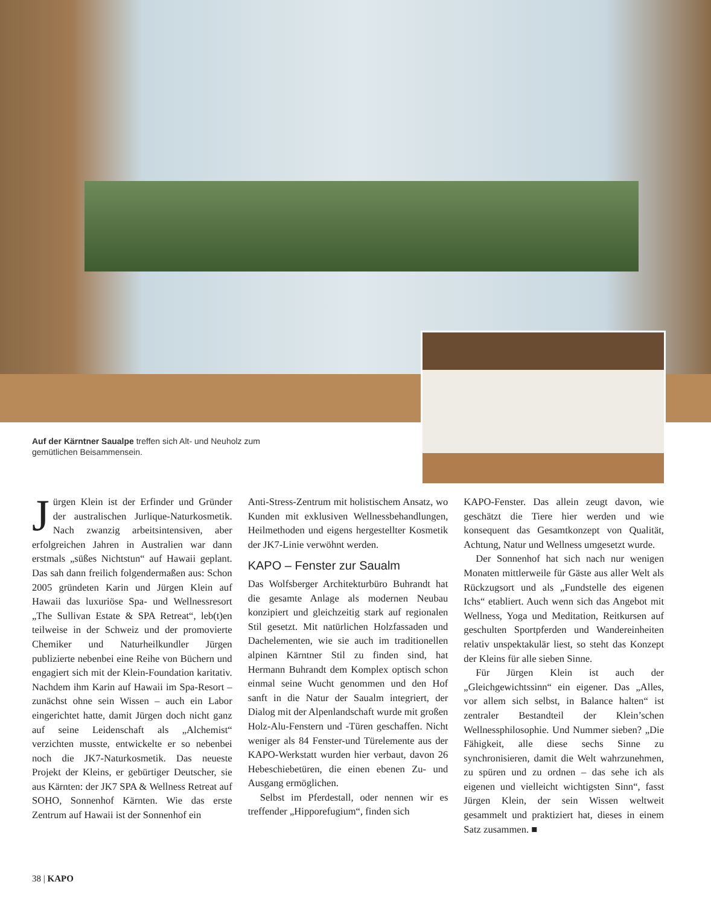Auf der Kärntner Saualpe treffen sich Alt- und Neuholz zum gemütlichen Beisammensein.
Jürgen Klein ist der Erfinder und Gründer der australischen Jurlique-Naturkosmetik. Nach zwanzig arbeitsintensiven, aber erfolgreichen Jahren in Australien war dann erstmals „süßes Nichtstun“ auf Hawaii geplant. Das sah dann freilich folgendermaßen aus: Schon 2005 gründeten Karin und Jürgen Klein auf Hawaii das luxuriöse Spa- und Wellnessresort „The Sullivan Estate & SPA Retreat“, leb(t)en teilweise in der Schweiz und der promovierte Chemiker und Naturheilkundler Jürgen publizierte nebenbei eine Reihe von Büchern und engagiert sich mit der Klein-Foundation karitativ. Nachdem ihm Karin auf Hawaii im Spa-Resort – zunächst ohne sein Wissen – auch ein Labor eingerichtet hatte, damit Jürgen doch nicht ganz auf seine Leidenschaft als „Alchemist“ verzichten musste, entwickelte er so nebenbei noch die JK7-Naturkosmetik. Das neueste Projekt der Kleins, er gebürtiger Deutscher, sie aus Kärnten: der JK7 SPA & Wellness Retreat auf SOHO, Sonnenhof Kärnten. Wie das erste Zentrum auf Hawaii ist der Sonnenhof ein
Anti-Stress-Zentrum mit holistischem Ansatz, wo Kunden mit exklusiven Wellnessbehandlungen, Heilmethoden und eigens hergestellter Kosmetik der JK7-Linie verwöhnt werden.
KAPO – Fenster zur Saualm
Das Wolfsberger Architekturbüro Buhrandt hat die gesamte Anlage als modernen Neubau konzipiert und gleichzeitig stark auf regionalen Stil gesetzt. Mit natürlichen Holzfassaden und Dachelementen, wie sie auch im traditionellen alpinen Kärntner Stil zu finden sind, hat Hermann Buhrandt dem Komplex optisch schon einmal seine Wucht genommen und den Hof sanft in die Natur der Saualm integriert, der Dialog mit der Alpenlandschaft wurde mit großen Holz-Alu-Fenstern und -Türen geschaffen. Nicht weniger als 84 Fenster-und Türelemente aus der KAPO-Werkstatt wurden hier verbaut, davon 26 Hebeschiebetüren, die einen ebenen Zu- und Ausgang ermöglichen.
Selbst im Pferdestall, oder nennen wir es treffender „Hipporefugium“, finden sich
KAPO-Fenster. Das allein zeugt davon, wie geschätzt die Tiere hier werden und wie konsequent das Gesamtkonzept von Qualität, Achtung, Natur und Wellness umgesetzt wurde.
Der Sonnenhof hat sich nach nur wenigen Monaten mittlerweile für Gäste aus aller Welt als Rückzugsort und als „Fundstelle des eigenen Ichs“ etabliert. Auch wenn sich das Angebot mit Wellness, Yoga und Meditation, Reitkursen auf geschulten Sportpferden und Wandereinheiten relativ unspektakulär liest, so steht das Konzept der Kleins für alle sieben Sinne.
Für Jürgen Klein ist auch der „Gleichgewichtssinn“ ein eigener. Das „Alles, vor allem sich selbst, in Balance halten“ ist zentraler Bestandteil der Klein’schen Wellnessphilosophie. Und Nummer sieben? „Die Fähigkeit, alle diese sechs Sinne zu synchronisieren, damit die Welt wahrzunehmen, zu spüren und zu ordnen – das sehe ich als eigenen und vielleicht wichtigsten Sinn“, fasst Jürgen Klein, der sein Wissen weltweit gesammelt und praktiziert hat, dieses in einem Satz zusammen. ■
38 | KAPO